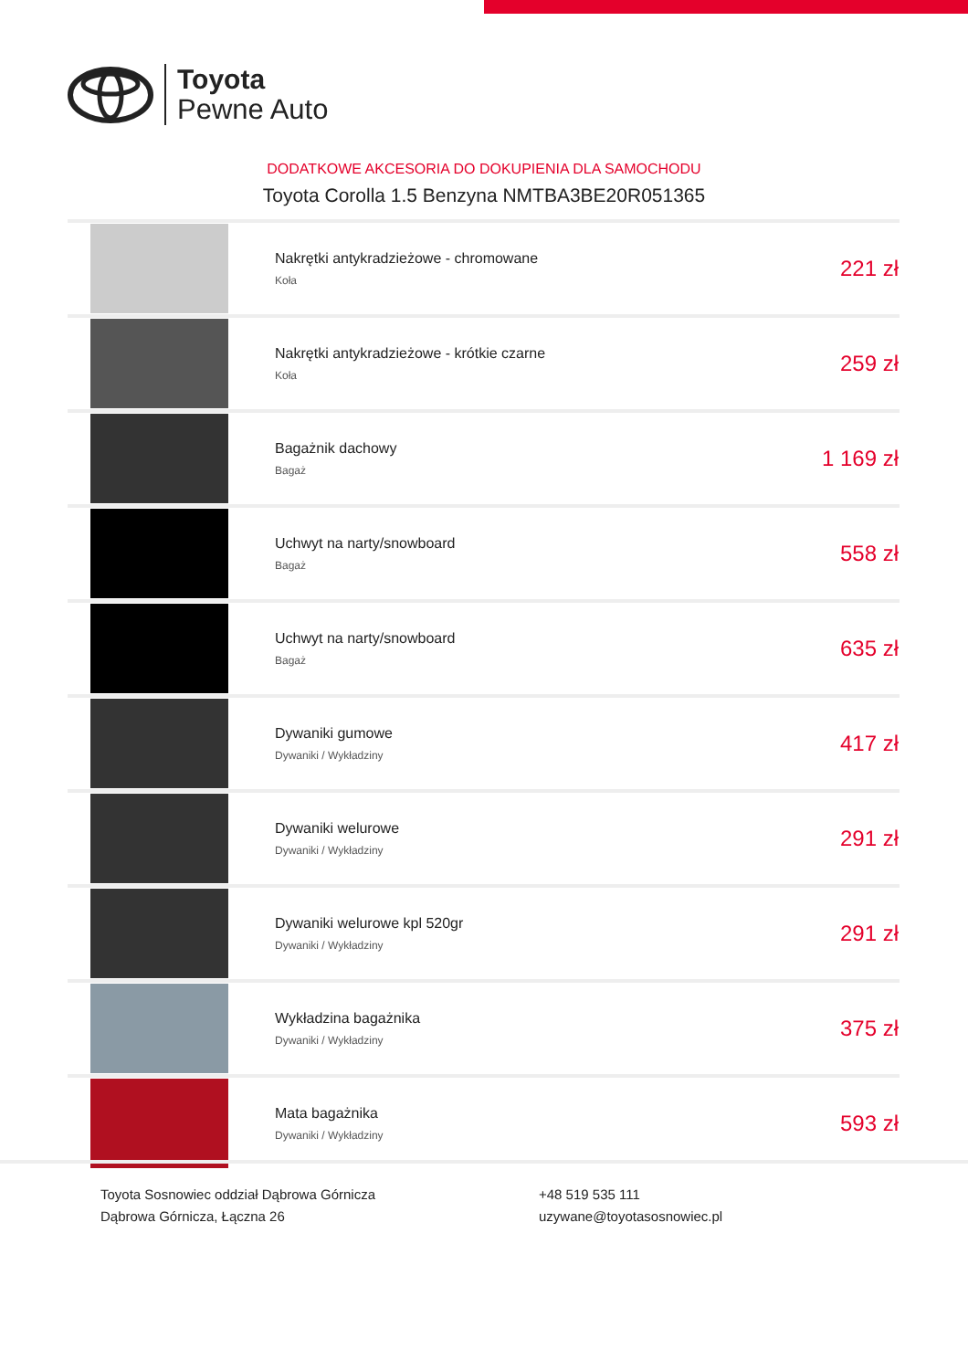Toyota
Pewne Auto
DODATKOWE AKCESORIA DO DOKUPIENIA DLA SAMOCHODU
Toyota Corolla 1.5 Benzyna NMTBA3BE20R051365
| | Nakrętki antykradzieżowe - chromowane Koła | 221 zł |
| | Nakrętki antykradzieżowe - krótkie czarne Koła | 259 zł |
| | Bagażnik dachowy Bagaż | 1 169 zł |
| | Uchwyt na narty/snowboard Bagaż | 558 zł |
| | Uchwyt na narty/snowboard Bagaż | 635 zł |
| | Dywaniki gumowe Dywaniki / Wykładziny | 417 zł |
| | Dywaniki welurowe Dywaniki / Wykładziny | 291 zł |
| | Dywaniki welurowe kpl 520gr Dywaniki / Wykładziny | 291 zł |
| | Wykładzina bagażnika Dywaniki / Wykładziny | 375 zł |
| | Mata bagażnika Dywaniki / Wykładziny | 593 zł |
Toyota Sosnowiec oddział Dąbrowa Górnicza
Dąbrowa Górnicza, Łączna 26
+48 519 535 111
uzywane@toyotasosnowiec.pl